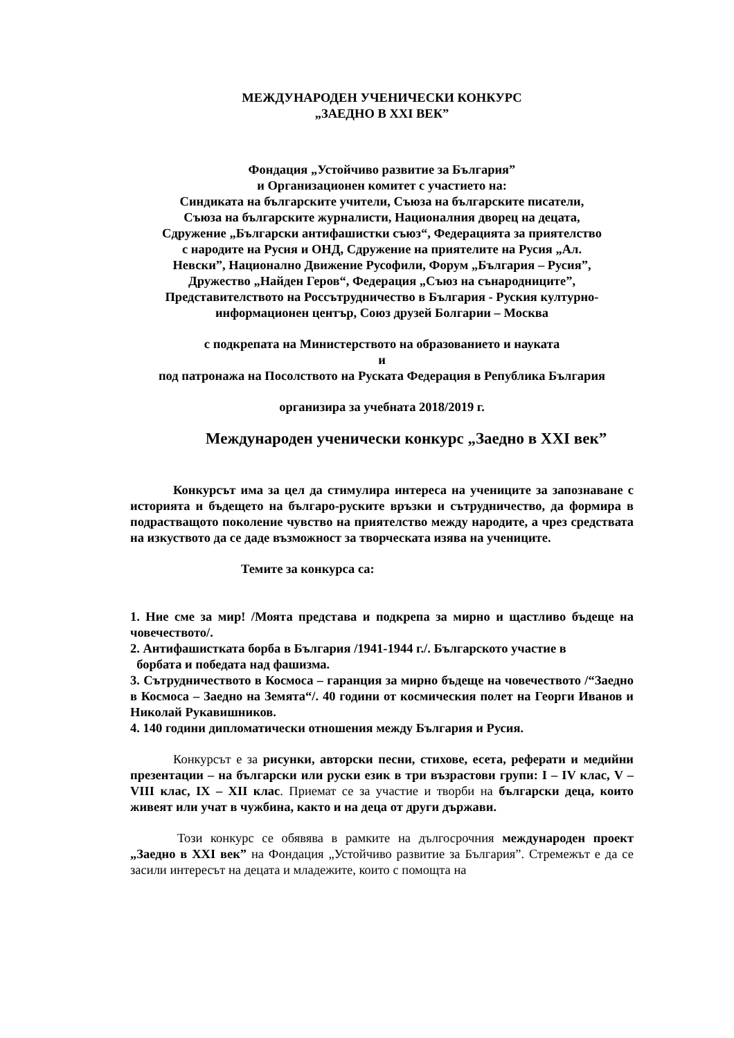МЕЖДУНАРОДЕН УЧЕНИЧЕСКИ КОНКУРС
„ЗАЕДНО В XXI ВЕК”
Фондация „Устойчиво развитие за България”
и Организационен комитет с участието на:
Синдиката на българските учители, Съюза на българските писатели,
Съюза на българските журналисти, Националния дворец на децата,
Сдружение „Български антифашистки съюз“, Федерацията за приятелство
с народите на Русия и ОНД, Сдружение на приятелите на Русия „Ал.
Невски”, Национално Движение Русофили, Форум „България – Русия”,
Дружество „Найден Геров“, Федерация „Съюз на сънародниците”,
Представителството на Россътрудничество в България - Руския културно-
информационен център, Союз друзей Болгарии – Москва
с подкрепата на Министерството на образованието и науката
и
под патронажа на Посолството на Руската Федерация в Република България
организира за учебната 2018/2019 г.
Международен ученически конкурс „Заедно в XXI век”
Конкурсът има за цел да стимулира интереса на учениците за запознаване с историята и бъдещето на българо-руските връзки и сътрудничество, да формира в подрастващото поколение чувство на приятелство между народите, а чрез средствата на изкуството да се даде възможност за творческата изява на учениците.
Темите за конкурса са:
1. Ние сме за мир! /Моята представа и подкрепа за мирно и щастливо бъдеще на човечеството/.
2. Антифашистката борба в България /1941-1944 г./. Българското участие в
борбата и победата над фашизма.
3. Сътрудничеството в Космоса – гаранция за мирно бъдеще на човечеството /“Заедно в Космоса – Заедно на Земята“/. 40 години от космическия полет на Георги Иванов и Николай Рукавишников.
4. 140 години дипломатически отношения между България и Русия.
Конкурсът е за рисунки, авторски песни, стихове, есета, реферати и медийни презентации – на български или руски език в три възрастови групи: I – IV клас, V – VIII клас, IX – XII клас. Приемат се за участие и творби на български деца, които живеят или учат в чужбина, както и на деца от други държави.
Този конкурс се обявява в рамките на дългосрочния международен проект „Заедно в XXI век” на Фондация „Устойчиво развитие за България”. Стремежът е да се засили интересът на децата и младежите, които с помощта на